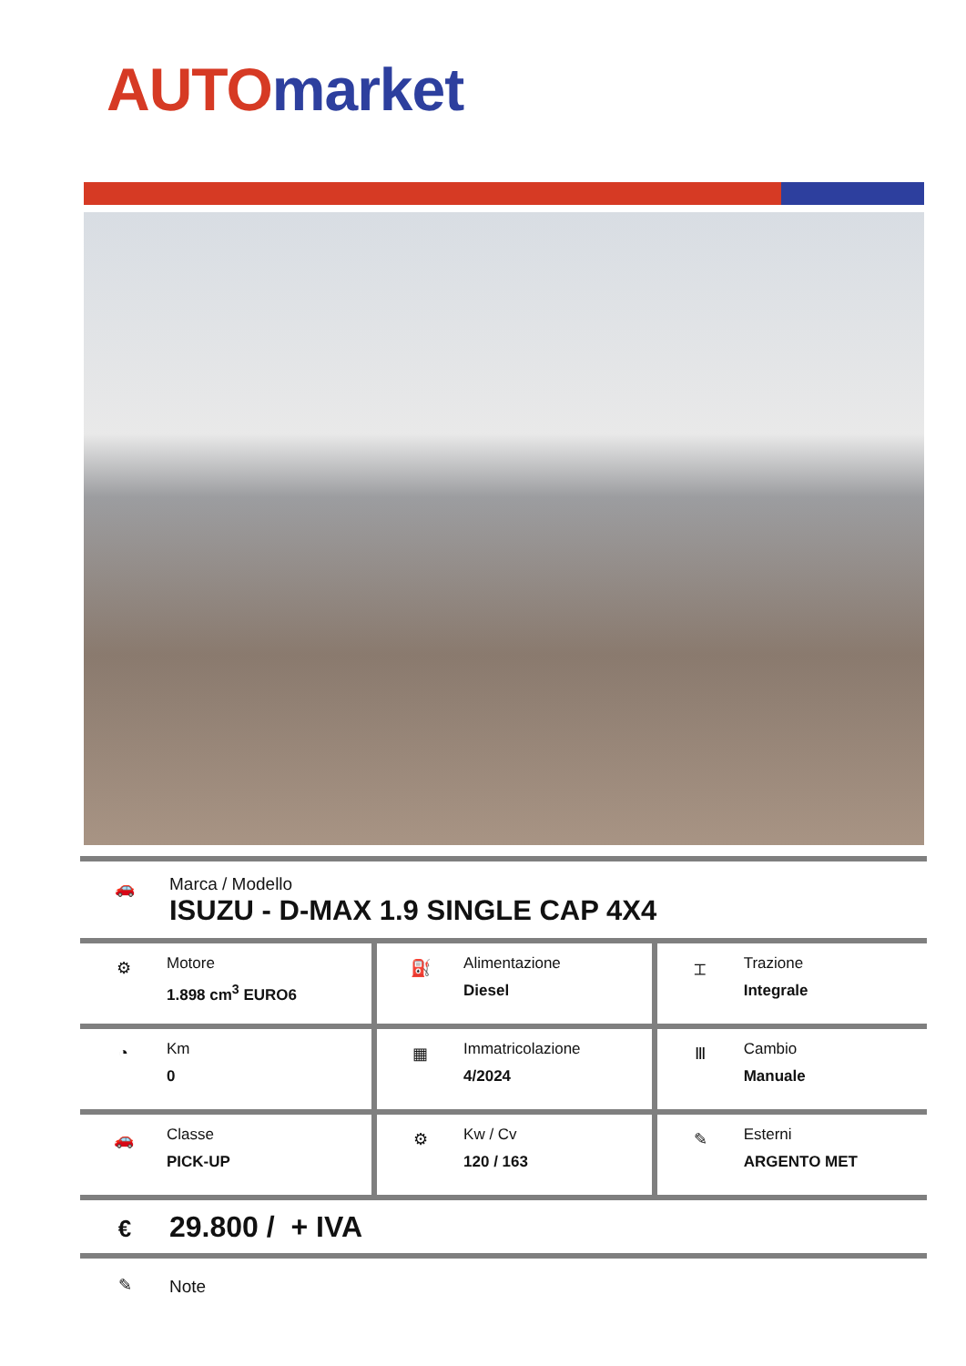AUTO market
🚗
Marca / Modello
ISUZU - D-MAX 1.9 SINGLE CAP 4X4
| ⚙ Motore 1.898 cm<sup>3</sup> EURO6 | ⛽ Alimentazione Diesel | ⌶ Trazione Integrale |
| ◔ Km 0 | ▦ Immatricolazione 4/2024 | Ⅲ Cambio Manuale |
| 🚗 Classe PICK-UP | ⚙ Kw / Cv 120 / 163 | ✎ Esterni ARGENTO MET |
€
29.800 / + IVA
✎ Note